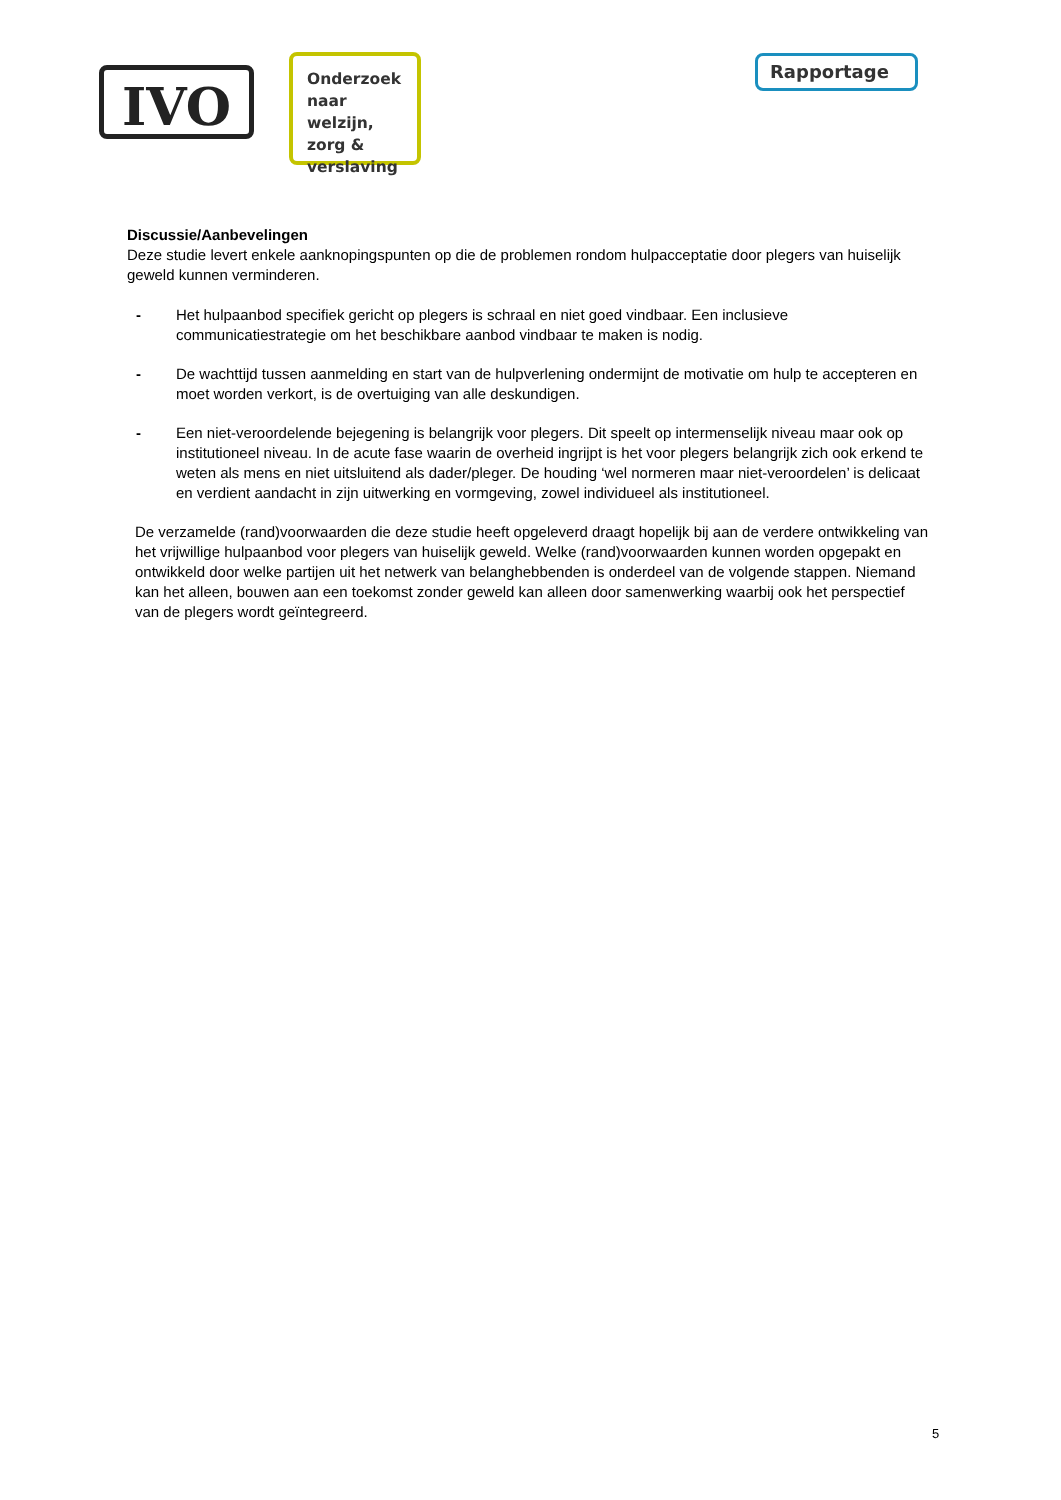IVO
Onderzoek naar welzijn, zorg & verslaving
Rapportage
Discussie/Aanbevelingen
Deze studie levert enkele aanknopingspunten op die de problemen rondom hulpacceptatie door plegers van huiselijk geweld kunnen verminderen.
- Het hulpaanbod specifiek gericht op plegers is schraal en niet goed vindbaar. Een inclusieve communicatiestrategie om het beschikbare aanbod vindbaar te maken is nodig.
- De wachttijd tussen aanmelding en start van de hulpverlening ondermijnt de motivatie om hulp te accepteren en moet worden verkort, is de overtuiging van alle deskundigen.
- Een niet-veroordelende bejegening is belangrijk voor plegers. Dit speelt op intermenselijk niveau maar ook op institutioneel niveau. In de acute fase waarin de overheid ingrijpt is het voor plegers belangrijk zich ook erkend te weten als mens en niet uitsluitend als dader/pleger. De houding ‘wel normeren maar niet-veroordelen’ is delicaat en verdient aandacht in zijn uitwerking en vormgeving, zowel individueel als institutioneel.
De verzamelde (rand)voorwaarden die deze studie heeft opgeleverd draagt hopelijk bij aan de verdere ontwikkeling van het vrijwillige hulpaanbod voor plegers van huiselijk geweld. Welke (rand)voorwaarden kunnen worden opgepakt en ontwikkeld door welke partijen uit het netwerk van belanghebbenden is onderdeel van de volgende stappen. Niemand kan het alleen, bouwen aan een toekomst zonder geweld kan alleen door samenwerking waarbij ook het perspectief van de plegers wordt geïntegreerd.
5